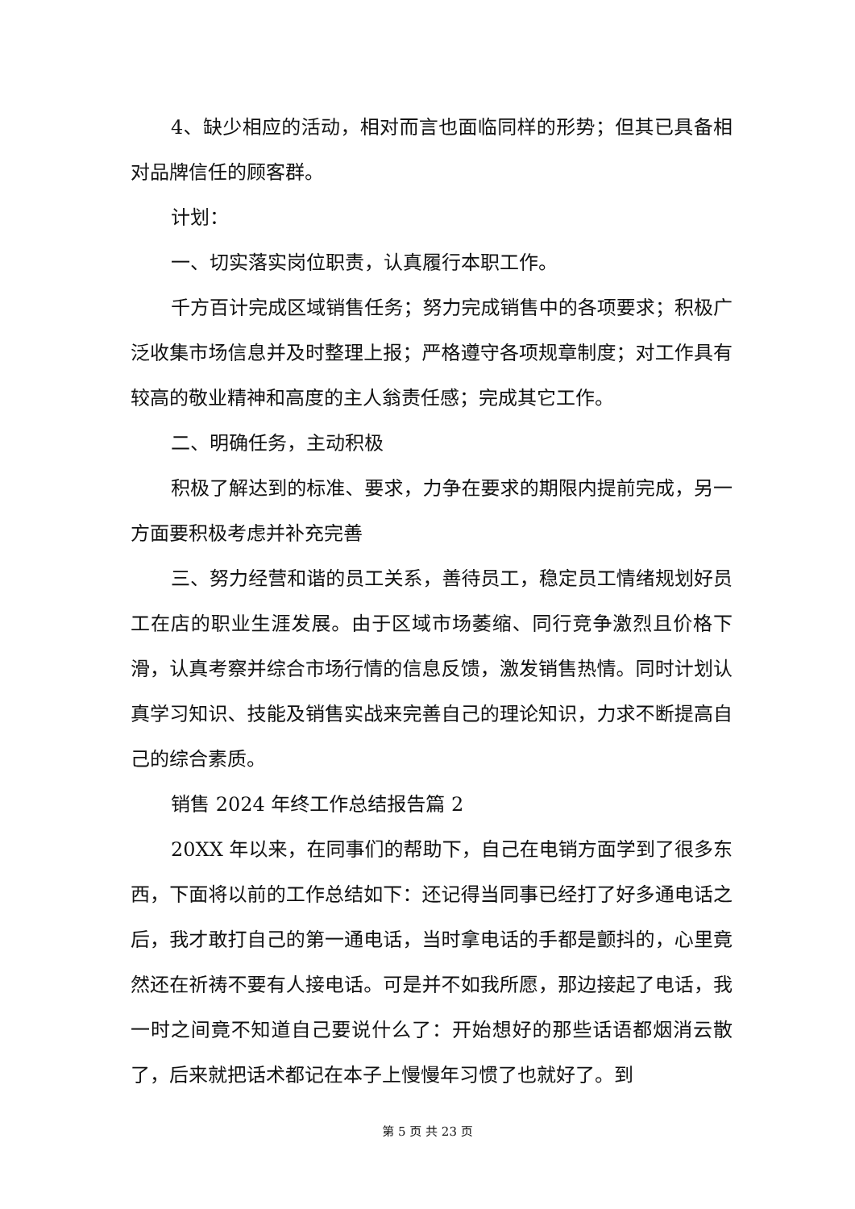4、缺少相应的活动，相对而言也面临同样的形势；但其已具备相对品牌信任的顾客群。
计划：
一、切实落实岗位职责，认真履行本职工作。
千方百计完成区域销售任务；努力完成销售中的各项要求；积极广泛收集市场信息并及时整理上报；严格遵守各项规章制度；对工作具有较高的敬业精神和高度的主人翁责任感；完成其它工作。
二、明确任务，主动积极
积极了解达到的标准、要求，力争在要求的期限内提前完成，另一方面要积极考虑并补充完善
三、努力经营和谐的员工关系，善待员工，稳定员工情绪规划好员工在店的职业生涯发展。由于区域市场萎缩、同行竞争激烈且价格下滑，认真考察并综合市场行情的信息反馈，激发销售热情。同时计划认真学习知识、技能及销售实战来完善自己的理论知识，力求不断提高自己的综合素质。
销售 2024 年终工作总结报告篇 2
20XX 年以来，在同事们的帮助下，自己在电销方面学到了很多东西，下面将以前的工作总结如下：还记得当同事已经打了好多通电话之后，我才敢打自己的第一通电话，当时拿电话的手都是颤抖的，心里竟然还在祈祷不要有人接电话。可是并不如我所愿，那边接起了电话，我一时之间竟不知道自己要说什么了：开始想好的那些话语都烟消云散了，后来就把话术都记在本子上慢慢年习惯了也就好了。到
第 5 页 共 23 页